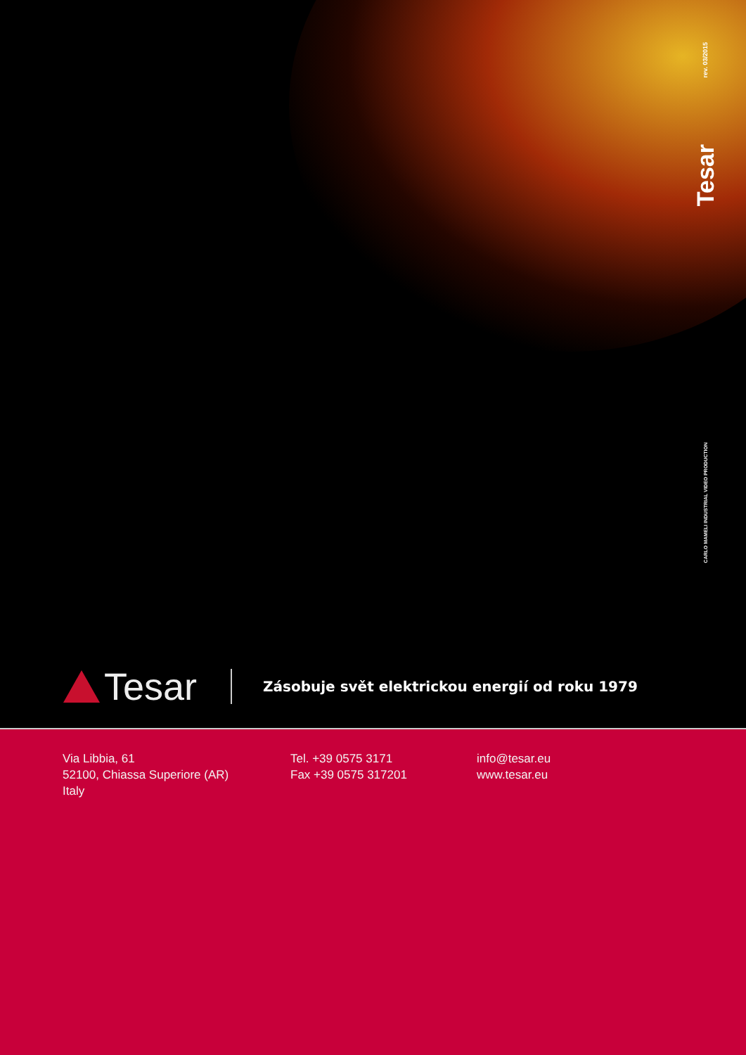rev. 03/2015
Tesar
CARLO MAMELI INDUSTRIAL VIDEO PRODUCTION
Tesar
Zásobuje svět elektrickou energií od roku 1979
Via Libbia, 61
52100, Chiassa Superiore (AR)
Italy
Tel. +39 0575 3171
Fax +39 0575 317201
info@tesar.eu
www.tesar.eu